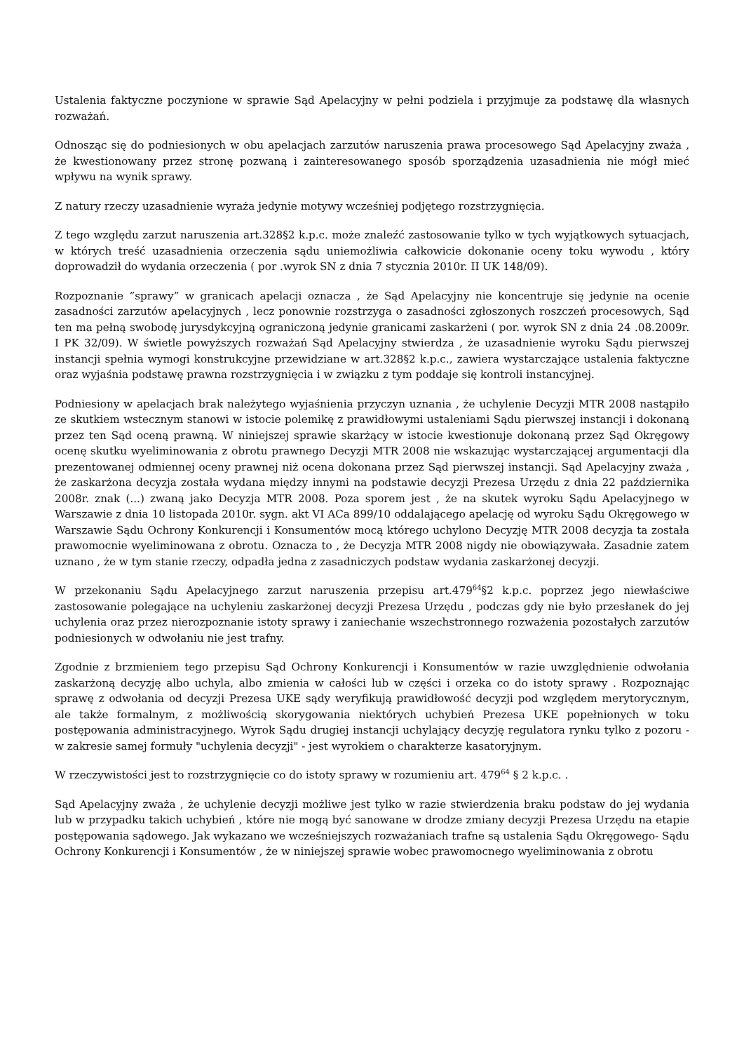Ustalenia faktyczne poczynione w sprawie Sąd Apelacyjny w pełni podziela i przyjmuje za podstawę dla własnych rozważań.
Odnosząc się do podniesionych w obu apelacjach zarzutów naruszenia prawa procesowego Sąd Apelacyjny zważa , że kwestionowany przez stronę pozwaną i zainteresowanego sposób sporządzenia uzasadnienia nie mógł mieć wpływu na wynik sprawy.
Z natury rzeczy uzasadnienie wyraża jedynie motywy wcześniej podjętego rozstrzygnięcia.
Z tego względu zarzut naruszenia art.328§2 k.p.c. może znaleźć zastosowanie tylko w tych wyjątkowych sytuacjach, w których treść uzasadnienia orzeczenia sądu uniemożliwia całkowicie dokonanie oceny toku wywodu , który doprowadził do wydania orzeczenia ( por .wyrok SN z dnia 7 stycznia 2010r. II UK 148/09).
Rozpoznanie ”sprawy” w granicach apelacji oznacza , że Sąd Apelacyjny nie koncentruje się jedynie na ocenie zasadności zarzutów apelacyjnych , lecz ponownie rozstrzyga o zasadności zgłoszonych roszczeń procesowych, Sąd ten ma pełną swobodę jurysdykcyjną ograniczoną jedynie granicami zaskarżeni ( por. wyrok SN z dnia 24 .08.2009r. I PK 32/09). W świetle powyższych rozważań Sąd Apelacyjny stwierdza , że uzasadnienie wyroku Sądu pierwszej instancji spełnia wymogi konstrukcyjne przewidziane w art.328§2 k.p.c., zawiera wystarczające ustalenia faktyczne oraz wyjaśnia podstawę prawna rozstrzygnięcia i w związku z tym poddaje się kontroli instancyjnej.
Podniesiony w apelacjach brak należytego wyjaśnienia przyczyn uznania , że uchylenie Decyzji MTR 2008 nastąpiło ze skutkiem wstecznym stanowi w istocie polemikę z prawidłowymi ustaleniami Sądu pierwszej instancji i dokonaną przez ten Sąd oceną prawną. W niniejszej sprawie skarżący w istocie kwestionuje dokonaną przez Sąd Okręgowy ocenę skutku wyeliminowania z obrotu prawnego Decyzji MTR 2008 nie wskazując wystarczającej argumentacji dla prezentowanej odmiennej oceny prawnej niż ocena dokonana przez Sąd pierwszej instancji. Sąd Apelacyjny zważa , że zaskarżona decyzja została wydana między innymi na podstawie decyzji Prezesa Urzędu z dnia 22 października 2008r. znak (...) zwaną jako Decyzja MTR 2008. Poza sporem jest , że na skutek wyroku Sądu Apelacyjnego w Warszawie z dnia 10 listopada 2010r. sygn. akt VI ACa 899/10 oddalającego apelację od wyroku Sądu Okręgowego w Warszawie Sądu Ochrony Konkurencji i Konsumentów mocą którego uchylono Decyzję MTR 2008 decyzja ta została prawomocnie wyeliminowana z obrotu. Oznacza to , że Decyzja MTR 2008 nigdy nie obowiązywała. Zasadnie zatem uznano , że w tym stanie rzeczy, odpadła jedna z zasadniczych podstaw wydania zaskarżonej decyzji.
W przekonaniu Sądu Apelacyjnego zarzut naruszenia przepisu art.479<sup>64</sup>§2 k.p.c. poprzez jego niewłaściwe zastosowanie polegające na uchyleniu zaskarżonej decyzji Prezesa Urzędu , podczas gdy nie było przesłanek do jej uchylenia oraz przez nierozpoznanie istoty sprawy i zaniechanie wszechstronnego rozważenia pozostałych zarzutów podniesionych w odwołaniu nie jest trafny.
Zgodnie z brzmieniem tego przepisu Sąd Ochrony Konkurencji i Konsumentów w razie uwzględnienie odwołania zaskarżoną decyzję albo uchyla, albo zmienia w całości lub w części i orzeka co do istoty sprawy . Rozpoznając sprawę z odwołania od decyzji Prezesa UKE sądy weryfikują prawidłowość decyzji pod względem merytorycznym, ale także formalnym, z możliwością skorygowania niektórych uchybień Prezesa UKE popełnionych w toku postępowania administracyjnego. Wyrok Sądu drugiej instancji uchylający decyzję regulatora rynku tylko z pozoru - w zakresie samej formuły "uchylenia decyzji" - jest wyrokiem o charakterze kasatoryjnym.
W rzeczywistości jest to rozstrzygnięcie co do istoty sprawy w rozumieniu art. 479<sup>64</sup> § 2 k.p.c. .
Sąd Apelacyjny zważa , że uchylenie decyzji możliwe jest tylko w razie stwierdzenia braku podstaw do jej wydania lub w przypadku takich uchybień , które nie mogą być sanowane w drodze zmiany decyzji Prezesa Urzędu na etapie postępowania sądowego. Jak wykazano we wcześniejszych rozważaniach trafne są ustalenia Sądu Okręgowego- Sądu Ochrony Konkurencji i Konsumentów , że w niniejszej sprawie wobec prawomocnego wyeliminowania z obrotu